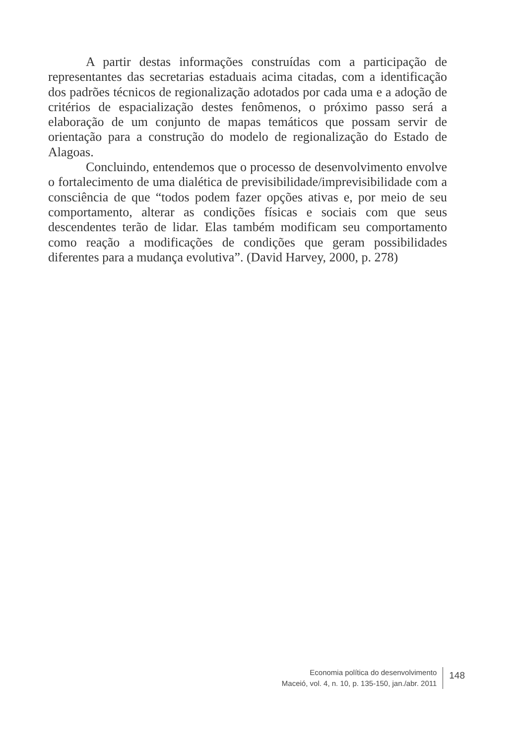A partir destas informações construídas com a participação de representantes das secretarias estaduais acima citadas, com a identificação dos padrões técnicos de regionalização adotados por cada uma e a adoção de critérios de espacialização destes fenômenos, o próximo passo será a elaboração de um conjunto de mapas temáticos que possam servir de orientação para a construção do modelo de regionalização do Estado de Alagoas.
Concluindo, entendemos que o processo de desenvolvimento envolve o fortalecimento de uma dialética de previsibilidade/imprevisibilidade com a consciência de que “todos podem fazer opções ativas e, por meio de seu comportamento, alterar as condições físicas e sociais com que seus descendentes terão de lidar. Elas também modificam seu comportamento como reação a modificações de condições que geram possibilidades diferentes para a mudança evolutiva”. (David Harvey, 2000, p. 278)
Economia política do desenvolvimento
Maceió, vol. 4, n. 10, p. 135-150, jan./abr. 2011
148